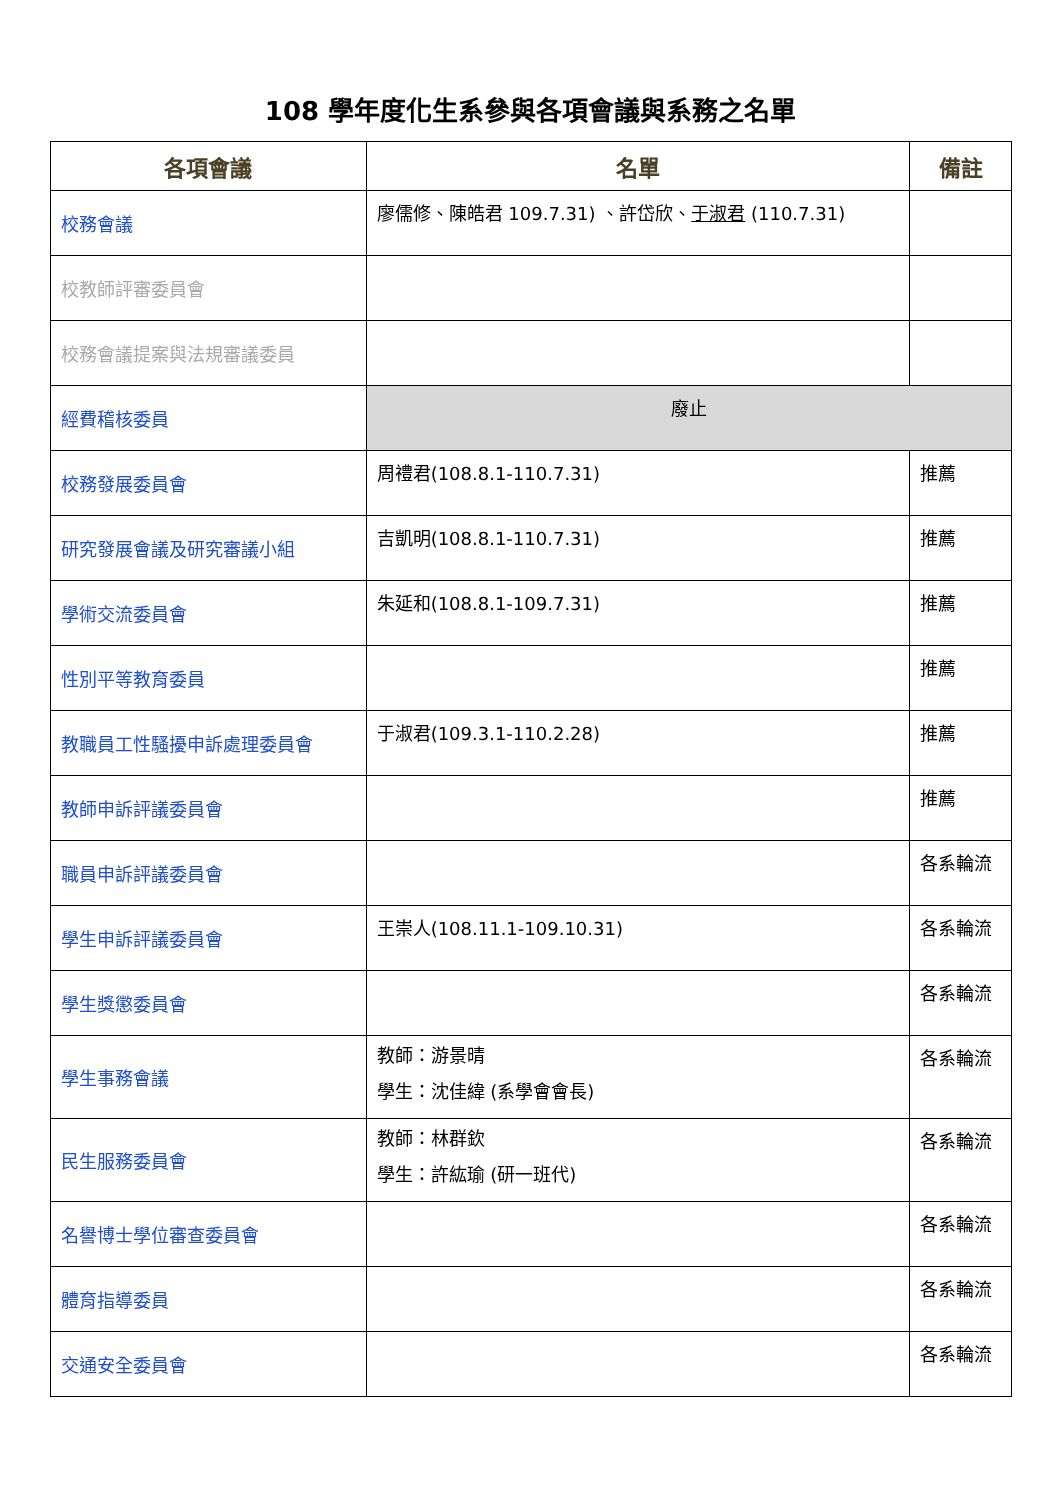108 學年度化生系參與各項會議與系務之名單
| 各項會議 | 名單 | 備註 |
| --- | --- | --- |
| 校務會議 | 廖儒修、陳皓君 109.7.31) 、許岱欣、 于淑君 (110.7.31) | |
| 校教師評審委員會 | | |
| 校務會議提案與法規審議委員 | | |
| 經費稽核委員 | 廢止 | |
| 校務發展委員會 | 周禮君(108.8.1-110.7.31) | 推薦 |
| 研究發展會議及研究審議小組 | 吉凱明(108.8.1-110.7.31) | 推薦 |
| 學術交流委員會 | 朱延和(108.8.1-109.7.31) | 推薦 |
| 性別平等教育委員 | | 推薦 |
| 教職員工性騷擾申訴處理委員會 | 于淑君(109.3.1-110.2.28) | 推薦 |
| 教師申訴評議委員會 | | 推薦 |
| 職員申訴評議委員會 | | 各系輪流 |
| 學生申訴評議委員會 | 王崇人(108.11.1-109.10.31) | 各系輪流 |
| 學生獎懲委員會 | | 各系輪流 |
| 學生事務會議 | 教師：游景晴 學生：沈佳緯 (系學會會長) | 各系輪流 |
| 民生服務委員會 | 教師：林群欽 學生：許紘瑜 (研一班代) | 各系輪流 |
| 名譽博士學位審查委員會 | | 各系輪流 |
| 體育指導委員 | | 各系輪流 |
| 交通安全委員會 | | 各系輪流 |